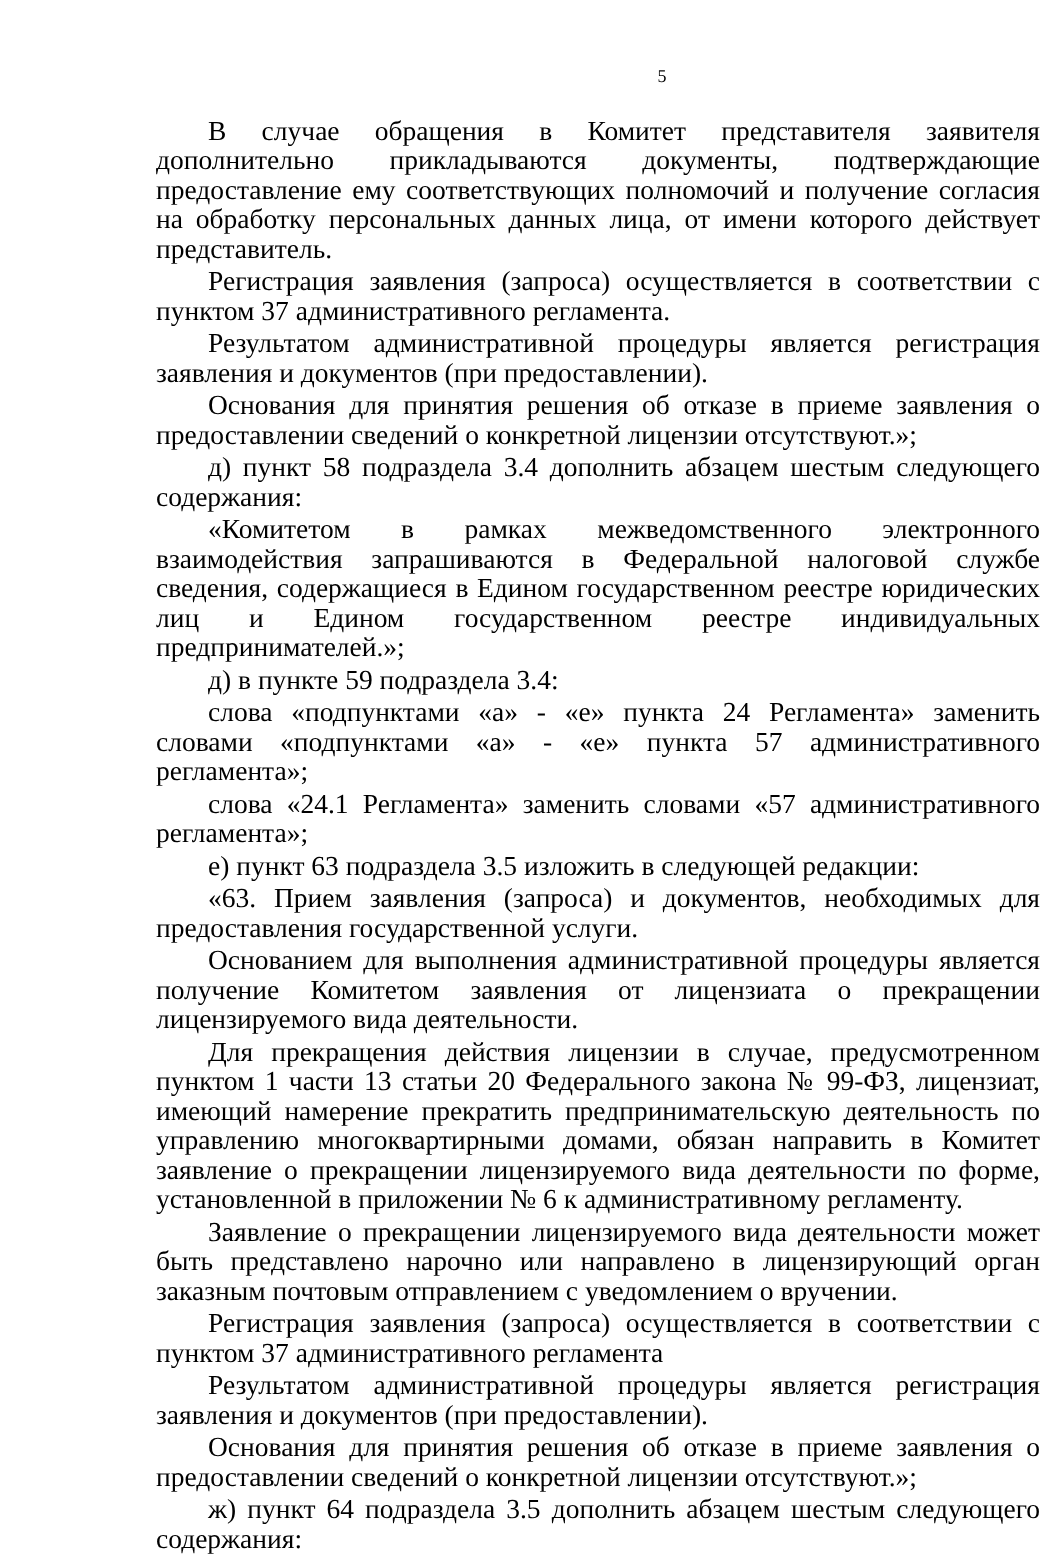5
В случае обращения в Комитет представителя заявителя дополнительно прикладываются документы, подтверждающие предоставление ему соответствующих полномочий и получение согласия на обработку персональных данных лица, от имени которого действует представитель.
Регистрация заявления (запроса) осуществляется в соответствии с пунктом 37 административного регламента.
Результатом административной процедуры является регистрация заявления и документов (при предоставлении).
Основания для принятия решения об отказе в приеме заявления о предоставлении сведений о конкретной лицензии отсутствуют.»;
д) пункт 58 подраздела 3.4 дополнить абзацем шестым следующего содержания:
«Комитетом в рамках межведомственного электронного взаимодействия запрашиваются в Федеральной налоговой службе сведения, содержащиеся в Едином государственном реестре юридических лиц и Едином государственном реестре индивидуальных предпринимателей.»;
д) в пункте 59 подраздела 3.4:
слова «подпунктами «а» - «е» пункта 24 Регламента» заменить словами «подпунктами «а» - «е» пункта 57 административного регламента»;
слова «24.1 Регламента» заменить словами «57 административного регламента»;
е) пункт 63 подраздела 3.5 изложить в следующей редакции:
«63. Прием заявления (запроса) и документов, необходимых для предоставления государственной услуги.
Основанием для выполнения административной процедуры является получение Комитетом заявления от лицензиата о прекращении лицензируемого вида деятельности.
Для прекращения действия лицензии в случае, предусмотренном пунктом 1 части 13 статьи 20 Федерального закона № 99-ФЗ, лицензиат, имеющий намерение прекратить предпринимательскую деятельность по управлению многоквартирными домами, обязан направить в Комитет заявление о прекращении лицензируемого вида деятельности по форме, установленной в приложении № 6 к административному регламенту.
Заявление о прекращении лицензируемого вида деятельности может быть представлено нарочно или направлено в лицензирующий орган заказным почтовым отправлением с уведомлением о вручении.
Регистрация заявления (запроса) осуществляется в соответствии с пунктом 37 административного регламента
Результатом административной процедуры является регистрация заявления и документов (при предоставлении).
Основания для принятия решения об отказе в приеме заявления о предоставлении сведений о конкретной лицензии отсутствуют.»;
ж) пункт 64 подраздела 3.5 дополнить абзацем шестым следующего содержания: